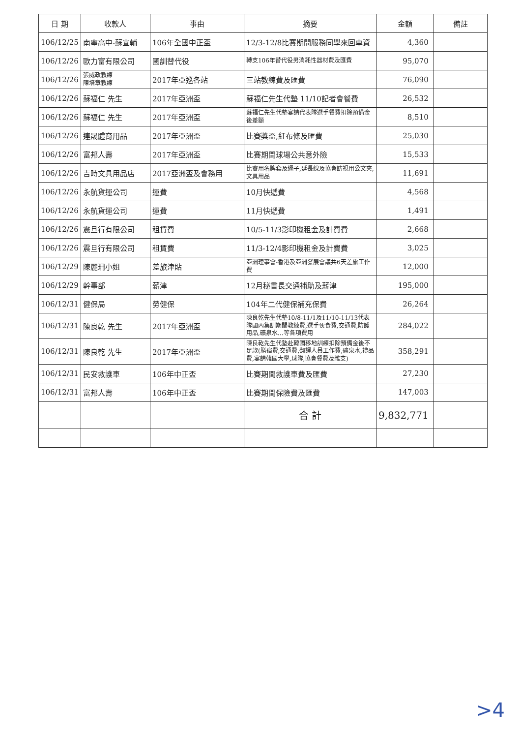| 日 期 | 收款人 | 事由 | 摘要 | 金額 | 備註 |
| --- | --- | --- | --- | --- | --- |
| 106/12/25 | 南寧高中-蘇宣輔 | 106年全國中正盃 | 12/3-12/8比賽期間服務同學來回車資 | 4,360 | |
| 106/12/26 | 歐力富有限公司 | 國訓替代役 | 轉支106年替代役男消耗性器材費及匯費 | 95,070 | |
| 106/12/26 | 張威政教練 陳培章教練 | 2017年亞巡各站 | 三站教練費及匯費 | 76,090 | |
| 106/12/26 | 蘇福仁 先生 | 2017年亞洲盃 | 蘇福仁先生代墊 11/10記者會餐費 | 26,532 | |
| 106/12/26 | 蘇福仁 先生 | 2017年亞洲盃 | 蘇福仁先生代墊宴請代表隊選手餐費扣除預備金後差額 | 8,510 | |
| 106/12/26 | 連晟體育用品 | 2017年亞洲盃 | 比賽獎盃,紅布條及匯費 | 25,030 | |
| 106/12/26 | 富邦人壽 | 2017年亞洲盃 | 比賽期間球場公共意外險 | 15,533 | |
| 106/12/26 | 吉時文具用品店 | 2017亞洲盃及會務用 | 比賽用名牌套及繩子,延長線及協會訪視用公文夾,文具用品 | 11,691 | |
| 106/12/26 | 永航貨運公司 | 運費 | 10月快遞費 | 4,568 | |
| 106/12/26 | 永航貨運公司 | 運費 | 11月快遞費 | 1,491 | |
| 106/12/26 | 震旦行有限公司 | 租賃費 | 10/5-11/3影印機租金及計費費 | 2,668 | |
| 106/12/26 | 震旦行有限公司 | 租賃費 | 11/3-12/4影印機租金及計費費 | 3,025 | |
| 106/12/29 | 陳麗珊小姐 | 差旅津貼 | 亞洲理事會-香港及亞洲發展會議共6天差旅工作費 | 12,000 | |
| 106/12/29 | 幹事部 | 薪津 | 12月秘書長交通補助及薪津 | 195,000 | |
| 106/12/31 | 健保局 | 勞健保 | 104年二代健保補充保費 | 26,264 | |
| 106/12/31 | 陳良乾 先生 | 2017年亞洲盃 | 陳良乾先生代墊10/8-11/1及11/10-11/13代表隊國內集訓期間教練費,選手伙食費,交通費,防護用品,礦泉水…等各項費用 | 284,022 | |
| 106/12/31 | 陳良乾 先生 | 2017年亞洲盃 | 陳良乾先生代墊赴韓國移地訓練扣除預備金後不足款(膳宿費,交通費,翻譯人員工作費,礦泉水,禮品費,宴請韓國大學,球隊,協會餐費及雜支) | 358,291 | |
| 106/12/31 | 民安救護車 | 106年中正盃 | 比賽期間救護車費及匯費 | 27,230 | |
| 106/12/31 | 富邦人壽 | 106年中正盃 | 比賽期間保險費及匯費 | 147,003 | |
| | | | 合 計 | 9,832,771 | |
>4